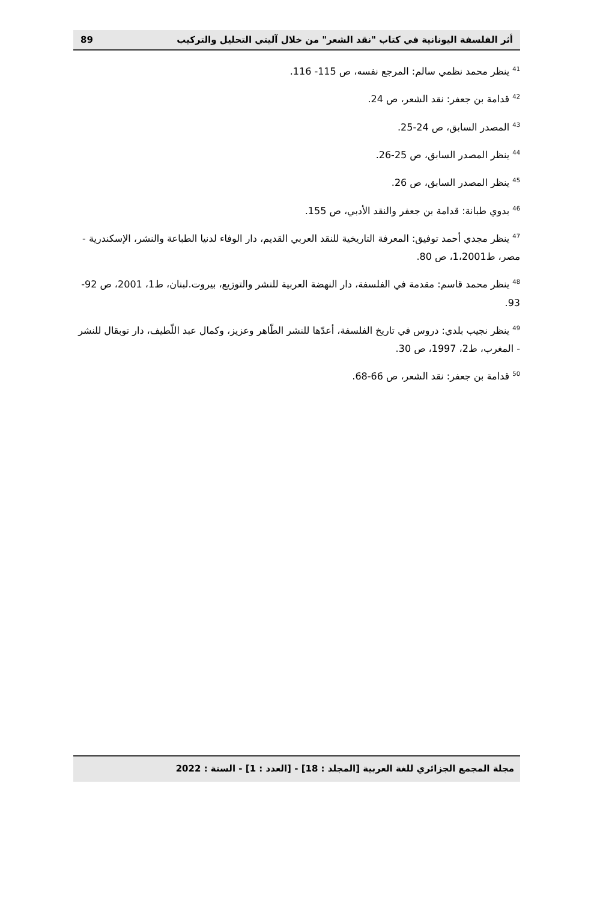89 أثر الفلسفة اليونانية في كتاب "نقد الشعر" من خلال آليتي التحليل والتركيب
<sup>41</sup> ينظر محمد نظمي سالم: المرجع نفسه، ص 115- 116.
<sup>42</sup> قدامة بن جعفر: نقد الشعر، ص 24.
<sup>43</sup> المصدر السابق، ص 24-25.
<sup>44</sup> ينظر المصدر السابق، ص 25-26.
<sup>45</sup> ينظر المصدر السابق، ص 26.
<sup>46</sup> بدوي طبانة: قدامة بن جعفر والنقد الأدبي، ص 155.
<sup>47</sup> ينظر مجدي أحمد توفيق: المعرفة التاريخية للنقد العربي القديم، دار الوفاء لدنيا الطباعة والنشر، الإسكندرية - مصر، ط1،2001، ص 80.
<sup>48</sup> ينظر محمد قاسم: مقدمة في الفلسفة، دار النهضة العربية للنشر والتوزيع، بيروت.لبنان، ط1، 2001، ص 92-93.
<sup>49</sup> ينظر نجيب بلدي: دروس في تاريخ الفلسفة، أعدّها للنشر الطّاهر وعزيز، وكمال عبد اللّطيف، دار توبقال للنشر - المغرب، ط2، 1997، ص 30.
<sup>50</sup> قدامة بن جعفر: نقد الشعر، ص 66-68.
مجلة المجمع الجزائري للغة العربية [المجلد : 18] - [العدد : 1] - السنة : 2022